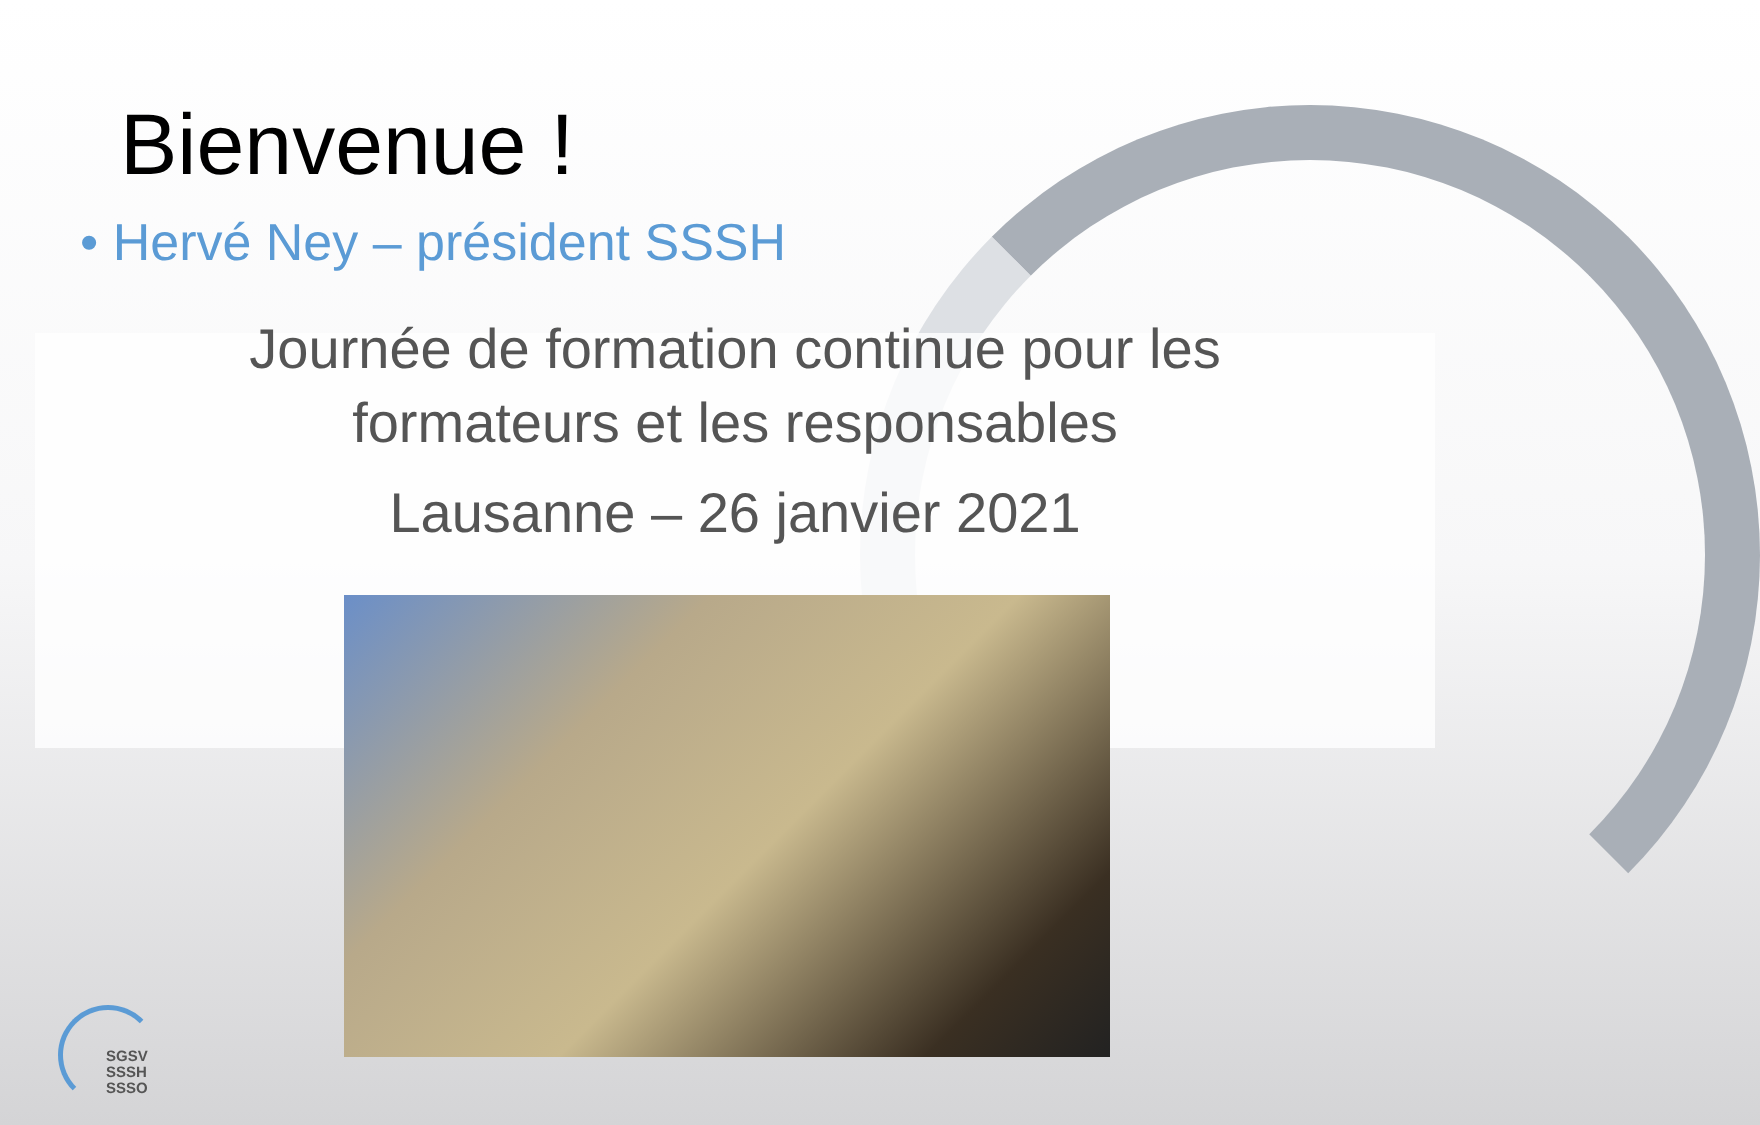Bienvenue !
• Hervé Ney – président SSSH
Journée de formation continue pour les formateurs et les responsables
Lausanne – 26 janvier 2021
SGSV
SSSH
SSSO